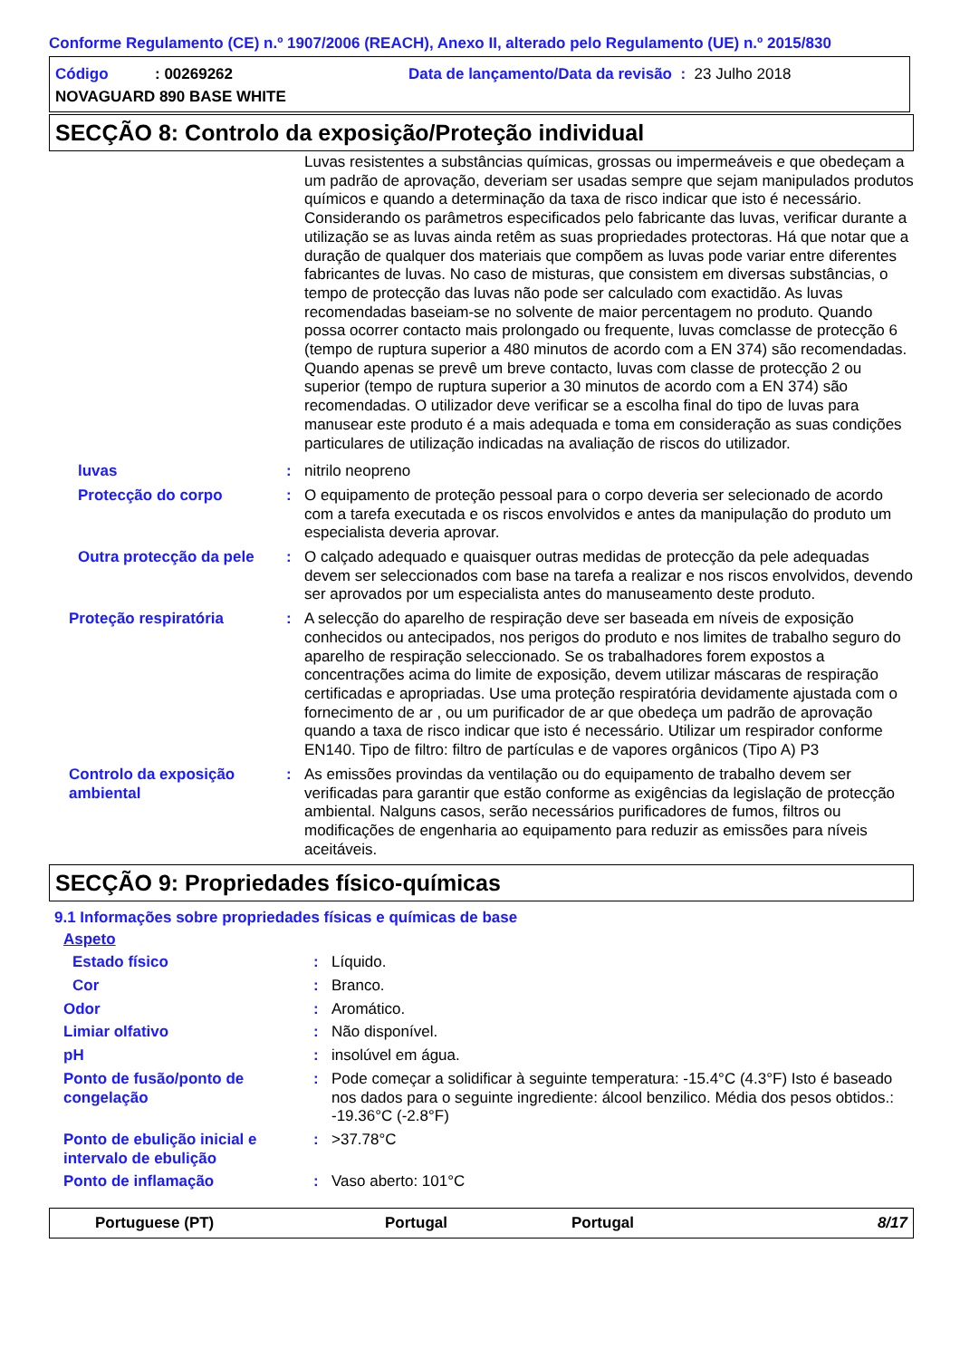Conforme Regulamento (CE) n.º 1907/2006 (REACH), Anexo II, alterado pelo Regulamento (UE) n.º 2015/830
Código: 00269262 Data de lançamento/Data da revisão : 23 Julho 2018
NOVAGUARD 890 BASE WHITE
SECÇÃO 8: Controlo da exposição/Proteção individual
Luvas resistentes a substâncias químicas, grossas ou impermeáveis e que obedeçam a um padrão de aprovação, deveriam ser usadas sempre que sejam manipulados produtos químicos e quando a determinação da taxa de risco indicar que isto é necessário. Considerando os parâmetros especificados pelo fabricante das luvas, verificar durante a utilização se as luvas ainda retêm as suas propriedades protectoras. Há que notar que a duração de qualquer dos materiais que compõem as luvas pode variar entre diferentes fabricantes de luvas. No caso de misturas, que consistem em diversas substâncias, o tempo de protecção das luvas não pode ser calculado com exactidão. As luvas recomendadas baseiam-se no solvente de maior percentagem no produto. Quando possa ocorrer contacto mais prolongado ou frequente, luvas comclasse de protecção 6 (tempo de ruptura superior a 480 minutos de acordo com a EN 374) são recomendadas. Quando apenas se prevê um breve contacto, luvas com classe de protecção 2 ou superior (tempo de ruptura superior a 30 minutos de acordo com a EN 374) são recomendadas. O utilizador deve verificar se a escolha final do tipo de luvas para manusear este produto é a mais adequada e toma em consideração as suas condições particulares de utilização indicadas na avaliação de riscos do utilizador.
luvas : nitrilo neopreno
Protecção do corpo : O equipamento de proteção pessoal para o corpo deveria ser selecionado de acordo com a tarefa executada e os riscos envolvidos e antes da manipulação do produto um especialista deveria aprovar.
Outra protecção da pele
: O calçado adequado e quaisquer outras medidas de protecção da pele adequadas devem ser seleccionados com base na tarefa a realizar e nos riscos envolvidos, devendo ser aprovados por um especialista antes do manuseamento deste produto.
Proteção respiratória : A selecção do aparelho de respiração deve ser baseada em níveis de exposição conhecidos ou antecipados, nos perigos do produto e nos limites de trabalho seguro do aparelho de respiração seleccionado. Se os trabalhadores forem expostos a concentrações acima do limite de exposição, devem utilizar máscaras de respiração certificadas e apropriadas. Use uma proteção respiratória devidamente ajustada com o fornecimento de ar , ou um purificador de ar que obedeça um padrão de aprovação quando a taxa de risco indicar que isto é necessário. Utilizar um respirador conforme EN140. Tipo de filtro: filtro de partículas e de vapores orgânicos (Tipo A) P3
Controlo da exposição ambiental
: As emissões provindas da ventilação ou do equipamento de trabalho devem ser verificadas para garantir que estão conforme as exigências da legislação de protecção ambiental. Nalguns casos, serão necessários purificadores de fumos, filtros ou modificações de engenharia ao equipamento para reduzir as emissões para níveis aceitáveis.
SECÇÃO 9: Propriedades físico-químicas
9.1 Informações sobre propriedades físicas e químicas de base
Aspeto
Estado físico : Líquido.
Cor : Branco.
Odor : Aromático.
Limiar olfativo : Não disponível.
pH : insolúvel em água.
Ponto de fusão/ponto de congelação
: Pode começar a solidificar à seguinte temperatura: -15.4°C (4.3°F) Isto é baseado nos dados para o seguinte ingrediente: álcool benzilico. Média dos pesos obtidos.: -19.36°C (-2.8°F)
Ponto de ebulição inicial e intervalo de ebulição
: >37.78°C
Ponto de inflamação : Vaso aberto: 101°C
Portuguese (PT) Portugal Portugal 8/17